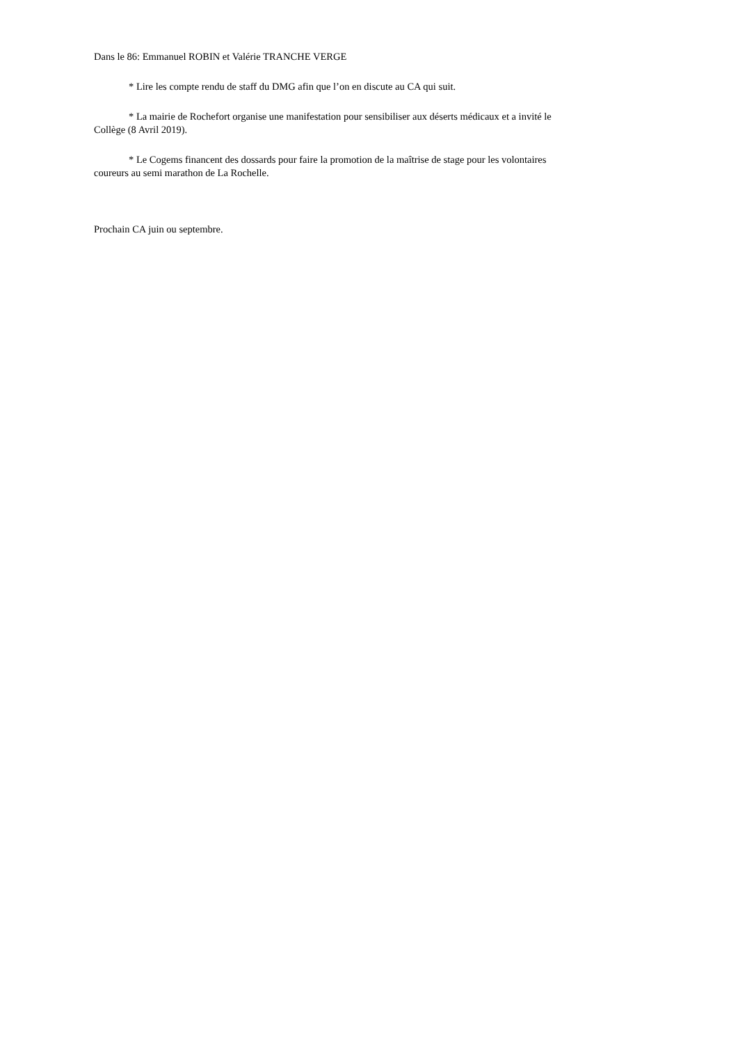Dans le 86: Emmanuel ROBIN et Valérie TRANCHE VERGE
* Lire les compte rendu de staff du DMG afin que l’on en discute au CA qui suit.
* La mairie de Rochefort organise une manifestation pour sensibiliser aux déserts médicaux et a invité le Collège (8 Avril 2019).
* Le Cogems financent des dossards pour faire la promotion de la maîtrise de stage pour les volontaires coureurs au semi marathon de La Rochelle.
Prochain CA juin ou septembre.